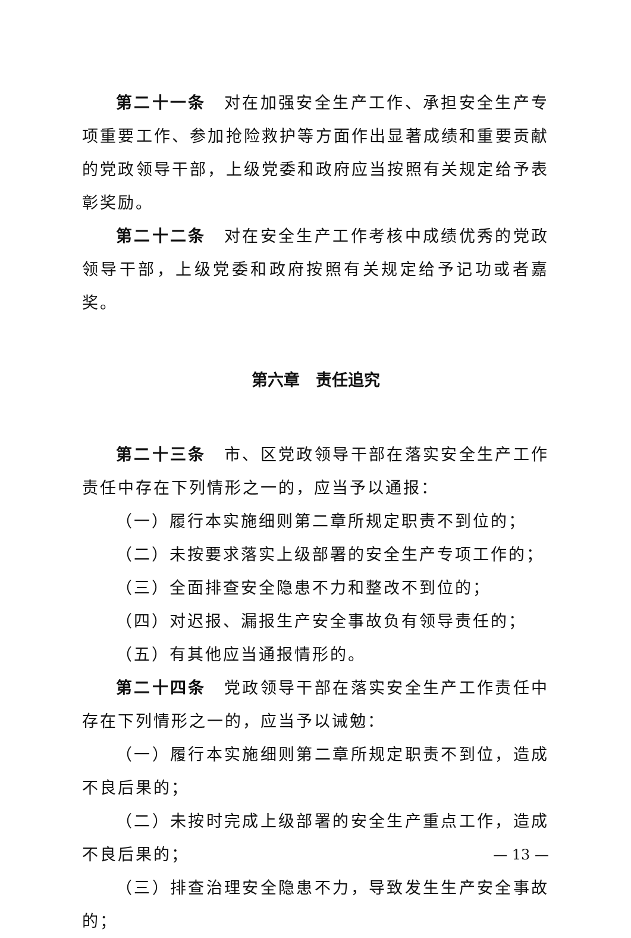第二十一条　对在加强安全生产工作、承担安全生产专项重要工作、参加抢险救护等方面作出显著成绩和重要贡献的党政领导干部，上级党委和政府应当按照有关规定给予表彰奖励。
第二十二条　对在安全生产工作考核中成绩优秀的党政领导干部，上级党委和政府按照有关规定给予记功或者嘉奖。
第六章　责任追究
第二十三条　市、区党政领导干部在落实安全生产工作责任中存在下列情形之一的，应当予以通报：
（一）履行本实施细则第二章所规定职责不到位的；
（二）未按要求落实上级部署的安全生产专项工作的；
（三）全面排查安全隐患不力和整改不到位的；
（四）对迟报、漏报生产安全事故负有领导责任的；
（五）有其他应当通报情形的。
第二十四条　党政领导干部在落实安全生产工作责任中存在下列情形之一的，应当予以诫勉：
（一）履行本实施细则第二章所规定职责不到位，造成不良后果的；
（二）未按时完成上级部署的安全生产重点工作，造成不良后果的；
（三）排查治理安全隐患不力，导致发生生产安全事故的；
— 13 —